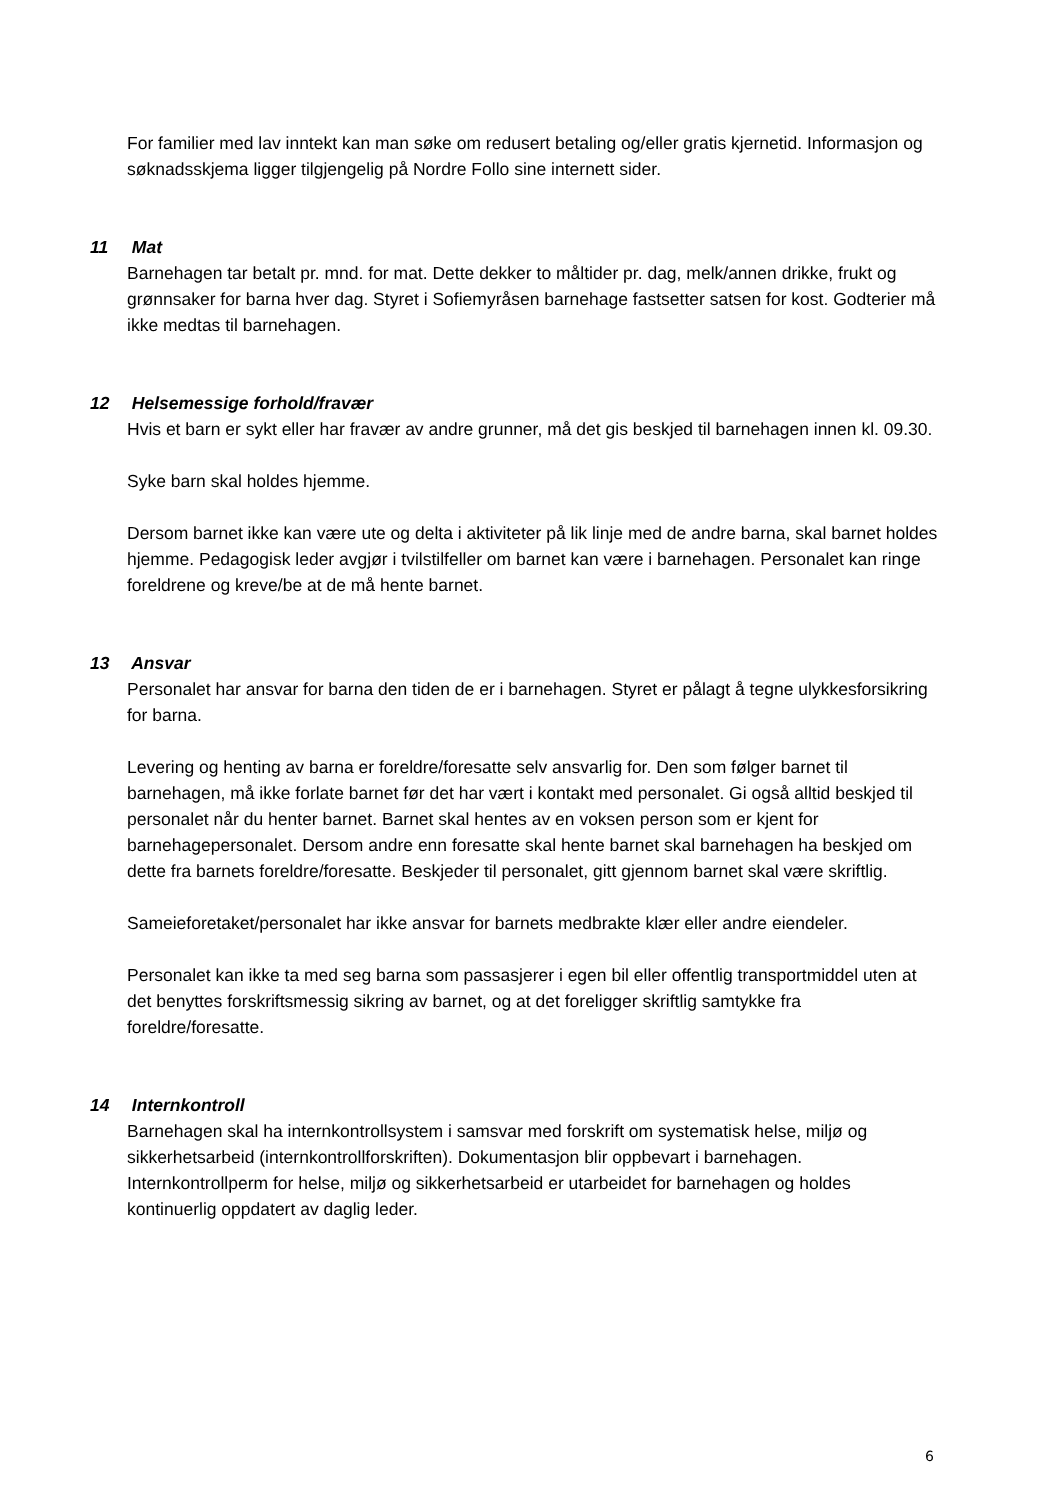For familier med lav inntekt kan man søke om redusert betaling og/eller gratis kjernetid. Informasjon og søknadsskjema ligger tilgjengelig på Nordre Follo sine internett sider.
11 Mat
Barnehagen tar betalt pr. mnd. for mat. Dette dekker to måltider pr. dag, melk/annen drikke, frukt og grønnsaker for barna hver dag. Styret i Sofiemyråsen barnehage fastsetter satsen for kost. Godterier må ikke medtas til barnehagen.
12 Helsemessige forhold/fravær
Hvis et barn er sykt eller har fravær av andre grunner, må det gis beskjed til barnehagen innen kl. 09.30.
Syke barn skal holdes hjemme.
Dersom barnet ikke kan være ute og delta i aktiviteter på lik linje med de andre barna, skal barnet holdes hjemme. Pedagogisk leder avgjør i tvilstilfeller om barnet kan være i barnehagen. Personalet kan ringe foreldrene og kreve/be at de må hente barnet.
13 Ansvar
Personalet har ansvar for barna den tiden de er i barnehagen. Styret er pålagt å tegne ulykkesforsikring for barna.
Levering og henting av barna er foreldre/foresatte selv ansvarlig for. Den som følger barnet til barnehagen, må ikke forlate barnet før det har vært i kontakt med personalet. Gi også alltid beskjed til personalet når du henter barnet. Barnet skal hentes av en voksen person som er kjent for barnehagepersonalet. Dersom andre enn foresatte skal hente barnet skal barnehagen ha beskjed om dette fra barnets foreldre/foresatte. Beskjeder til personalet, gitt gjennom barnet skal være skriftlig.
Sameieforetaket/personalet har ikke ansvar for barnets medbrakte klær eller andre eiendeler.
Personalet kan ikke ta med seg barna som passasjerer i egen bil eller offentlig transportmiddel uten at det benyttes forskriftsmessig sikring av barnet, og at det foreligger skriftlig samtykke fra foreldre/foresatte.
14 Internkontroll
Barnehagen skal ha internkontrollsystem i samsvar med forskrift om systematisk helse, miljø og sikkerhetsarbeid (internkontrollforskriften). Dokumentasjon blir oppbevart i barnehagen. Internkontrollperm for helse, miljø og sikkerhetsarbeid er utarbeidet for barnehagen og holdes kontinuerlig oppdatert av daglig leder.
6